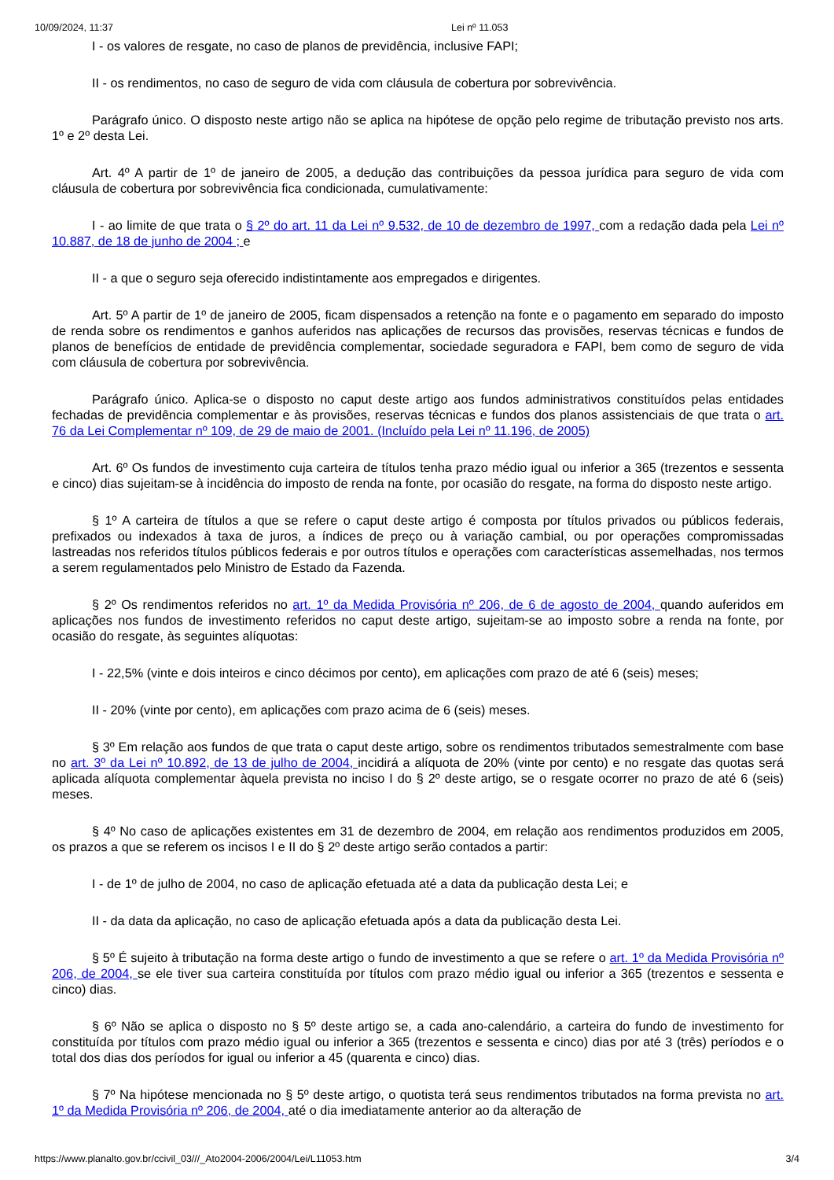10/09/2024, 11:37 Lei nº 11.053
I - os valores de resgate, no caso de planos de previdência, inclusive FAPI;
II - os rendimentos, no caso de seguro de vida com cláusula de cobertura por sobrevivência.
Parágrafo único. O disposto neste artigo não se aplica na hipótese de opção pelo regime de tributação previsto nos arts. 1º e 2º desta Lei.
Art. 4º A partir de 1º de janeiro de 2005, a dedução das contribuições da pessoa jurídica para seguro de vida com cláusula de cobertura por sobrevivência fica condicionada, cumulativamente:
I - ao limite de que trata o § 2º do art. 11 da Lei nº 9.532, de 10 de dezembro de 1997, com a redação dada pela Lei nº 10.887, de 18 de junho de 2004 ; e
II - a que o seguro seja oferecido indistintamente aos empregados e dirigentes.
Art. 5º A partir de 1º de janeiro de 2005, ficam dispensados a retenção na fonte e o pagamento em separado do imposto de renda sobre os rendimentos e ganhos auferidos nas aplicações de recursos das provisões, reservas técnicas e fundos de planos de benefícios de entidade de previdência complementar, sociedade seguradora e FAPI, bem como de seguro de vida com cláusula de cobertura por sobrevivência.
Parágrafo único. Aplica-se o disposto no caput deste artigo aos fundos administrativos constituídos pelas entidades fechadas de previdência complementar e às provisões, reservas técnicas e fundos dos planos assistenciais de que trata o art. 76 da Lei Complementar nº 109, de 29 de maio de 2001. (Incluído pela Lei nº 11.196, de 2005)
Art. 6º Os fundos de investimento cuja carteira de títulos tenha prazo médio igual ou inferior a 365 (trezentos e sessenta e cinco) dias sujeitam-se à incidência do imposto de renda na fonte, por ocasião do resgate, na forma do disposto neste artigo.
§ 1º A carteira de títulos a que se refere o caput deste artigo é composta por títulos privados ou públicos federais, prefixados ou indexados à taxa de juros, a índices de preço ou à variação cambial, ou por operações compromissadas lastreadas nos referidos títulos públicos federais e por outros títulos e operações com características assemelhadas, nos termos a serem regulamentados pelo Ministro de Estado da Fazenda.
§ 2º Os rendimentos referidos no art. 1º da Medida Provisória nº 206, de 6 de agosto de 2004, quando auferidos em aplicações nos fundos de investimento referidos no caput deste artigo, sujeitam-se ao imposto sobre a renda na fonte, por ocasião do resgate, às seguintes alíquotas:
I - 22,5% (vinte e dois inteiros e cinco décimos por cento), em aplicações com prazo de até 6 (seis) meses;
II - 20% (vinte por cento), em aplicações com prazo acima de 6 (seis) meses.
§ 3º Em relação aos fundos de que trata o caput deste artigo, sobre os rendimentos tributados semestralmente com base no art. 3º da Lei nº 10.892, de 13 de julho de 2004, incidirá a alíquota de 20% (vinte por cento) e no resgate das quotas será aplicada alíquota complementar àquela prevista no inciso I do § 2º deste artigo, se o resgate ocorrer no prazo de até 6 (seis) meses.
§ 4º No caso de aplicações existentes em 31 de dezembro de 2004, em relação aos rendimentos produzidos em 2005, os prazos a que se referem os incisos I e II do § 2º deste artigo serão contados a partir:
I - de 1º de julho de 2004, no caso de aplicação efetuada até a data da publicação desta Lei; e
II - da data da aplicação, no caso de aplicação efetuada após a data da publicação desta Lei.
§ 5º É sujeito à tributação na forma deste artigo o fundo de investimento a que se refere o art. 1º da Medida Provisória nº 206, de 2004, se ele tiver sua carteira constituída por títulos com prazo médio igual ou inferior a 365 (trezentos e sessenta e cinco) dias.
§ 6º Não se aplica o disposto no § 5º deste artigo se, a cada ano-calendário, a carteira do fundo de investimento for constituída por títulos com prazo médio igual ou inferior a 365 (trezentos e sessenta e cinco) dias por até 3 (três) períodos e o total dos dias dos períodos for igual ou inferior a 45 (quarenta e cinco) dias.
§ 7º Na hipótese mencionada no § 5º deste artigo, o quotista terá seus rendimentos tributados na forma prevista no art. 1º da Medida Provisória nº 206, de 2004, até o dia imediatamente anterior ao da alteração de
https://www.planalto.gov.br/ccivil_03///_Ato2004-2006/2004/Lei/L11053.htm 3/4